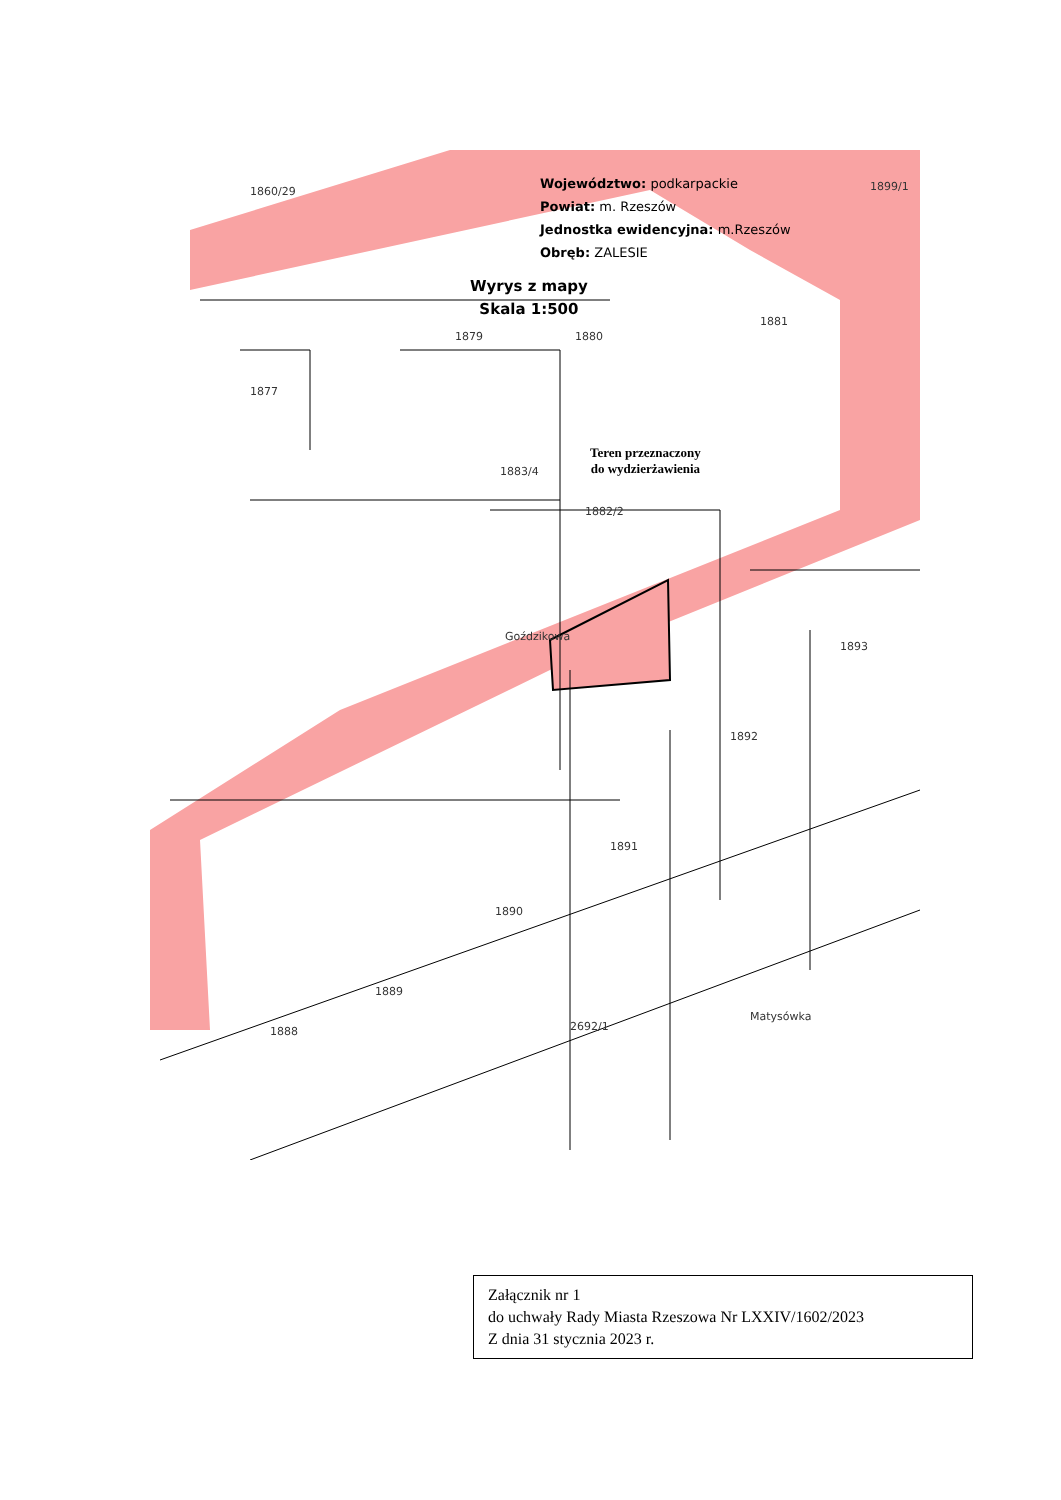Województwo: podkarpackie
Powiat: m. Rzeszów
Jednostka ewidencyjna: m.Rzeszów
Obręb: ZALESIE
Wyrys z mapy
Skala 1:500
Teren przeznaczony
do wydzierżawienia
1860/29 1899/1
1877
1879 1880
1881
1883/4
1882/2
Goździkowa
1893
1892
1891
1890
1889
1888 2692/1
Matysówka
Załącznik nr 1
do uchwały Rady Miasta Rzeszowa Nr LXXIV/1602/2023
Z dnia 31 stycznia 2023 r.